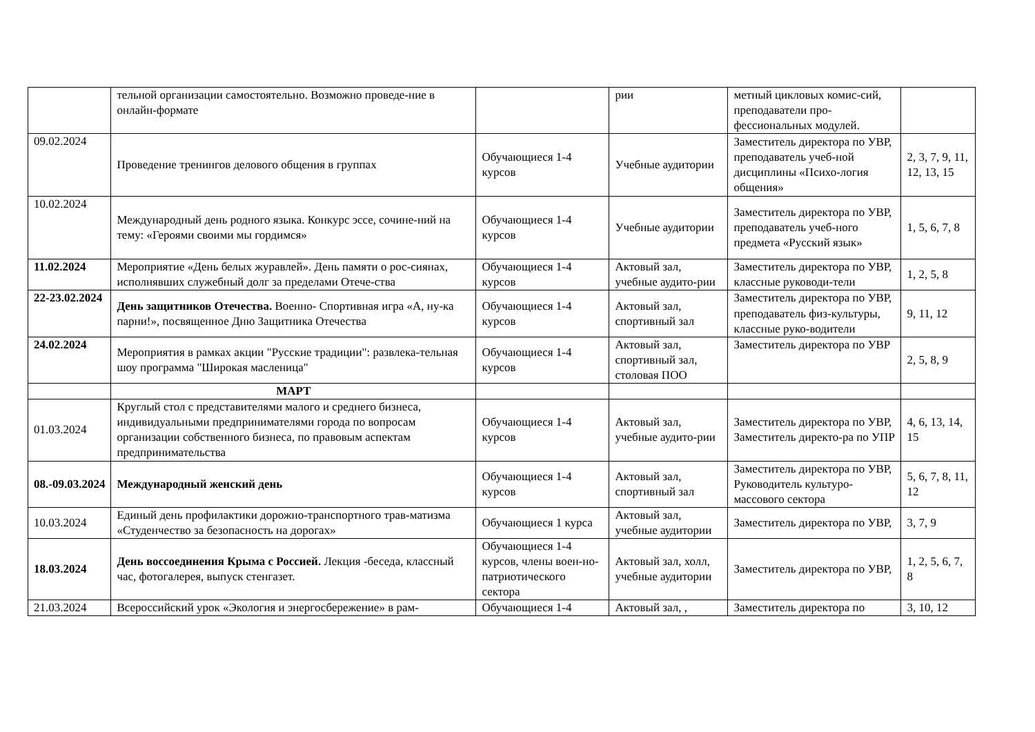| | тельной организации самостоятельно. Возможно проведе-ние в онлайн-формате | | рии | метный цикловых комис-сий, преподаватели про-фессиональных модулей. | |
| 09.02.2024 | Проведение тренингов делового общения в группах | Обучающиеся 1-4 курсов | Учебные аудитории | Заместитель директора по УВР, преподаватель учеб-ной дисциплины «Психо-логия общения» | 2, 3, 7, 9, 11, 12, 13, 15 |
| 10.02.2024 | Международный день родного языка. Конкурс эссе, сочине-ний на тему: «Героями своими мы гордимся» | Обучающиеся 1-4 курсов | Учебные аудитории | Заместитель директора по УВР, преподаватель учеб-ного предмета «Русский язык» | 1, 5, 6, 7, 8 |
| 11.02.2024 | Мероприятие «День белых журавлей». День памяти о рос-сиянах, исполнявших служебный долг за пределами Отече-ства | Обучающиеся 1-4 курсов | Актовый зал, учебные аудито-рии | Заместитель директора по УВР, классные руководи-тели | 1, 2, 5, 8 |
| 22-23.02.2024 | День защитников Отечества. Военно- Спортивная игра «А, ну-ка парни!», посвященное Дню Защитника Отечества | Обучающиеся 1-4 курсов | Актовый зал, спортивный зал | Заместитель директора по УВР, преподаватель физ-культуры, классные руко-водители | 9, 11, 12 |
| 24.02.2024 | Мероприятия в рамках акции "Русские традиции": развлека-тельная шоу программа "Широкая масленица" | Обучающиеся 1-4 курсов | Актовый зал, спортивный зал, столовая ПОО | Заместитель директора по УВР | 2, 5, 8, 9 |
| | МАРТ | | | | |
| 01.03.2024 | Круглый стол с представителями малого и среднего бизнеса, индивидуальными предпринимателями города по вопросам организации собственного бизнеса, по правовым аспектам предпринимательства | Обучающиеся 1-4 курсов | Актовый зал, учебные аудито-рии | Заместитель директора по УВР, Заместитель директо-ра по УПР | 4, 6, 13, 14, 15 |
| 08.-09.03.2024 | Международный женский день | Обучающиеся 1-4 курсов | Актовый зал, спортивный зал | Заместитель директора по УВР, Руководитель культуро-массового сектора | 5, 6, 7, 8, 11, 12 |
| 10.03.2024 | Единый день профилактики дорожно-транспортного трав-матизма «Студенчество за безопасность на дорогах» | Обучающиеся 1 курса | Актовый зал, учебные аудитории | Заместитель директора по УВР, | 3, 7, 9 |
| 18.03.2024 | День воссоединения Крыма с Россией. Лекция -беседа, классный час, фотогалерея, выпуск стенгазет. | Обучающиеся 1-4 курсов, члены воен-но-патриотического сектора | Актовый зал, холл, учебные аудитории | Заместитель директора по УВР, | 1, 2, 5, 6, 7, 8 |
| 21.03.2024 | Всероссийский урок «Экология и энергосбережение» в рам- | Обучающиеся 1-4 | Актовый зал, , | Заместитель директора по | 3, 10, 12 |